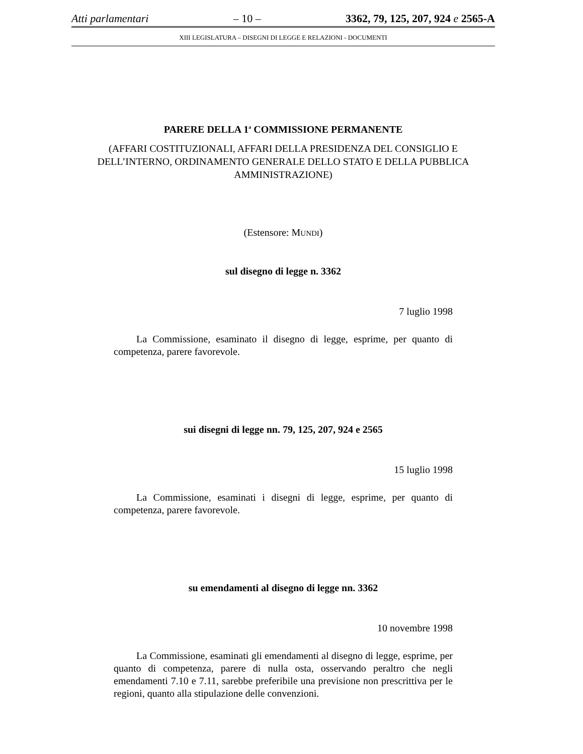Atti parlamentari – 10 – 3362, 79, 125, 207, 924 e 2565-A
XIII LEGISLATURA – DISEGNI DI LEGGE E RELAZIONI - DOCUMENTI
PARERE DELLA 1<sup>a</sup> COMMISSIONE PERMANENTE
(AFFARI COSTITUZIONALI, AFFARI DELLA PRESIDENZA DEL CONSIGLIO E DELL’INTERNO, ORDINAMENTO GENERALE DELLO STATO E DELLA PUBBLICA AMMINISTRAZIONE)
(Estensore: MUNDI)
sul disegno di legge n. 3362
7 luglio 1998
La Commissione, esaminato il disegno di legge, esprime, per quanto di competenza, parere favorevole.
sui disegni di legge nn. 79, 125, 207, 924 e 2565
15 luglio 1998
La Commissione, esaminati i disegni di legge, esprime, per quanto di competenza, parere favorevole.
su emendamenti al disegno di legge nn. 3362
10 novembre 1998
La Commissione, esaminati gli emendamenti al disegno di legge, esprime, per quanto di competenza, parere di nulla osta, osservando peraltro che negli emendamenti 7.10 e 7.11, sarebbe preferibile una previsione non prescrittiva per le regioni, quanto alla stipulazione delle convenzioni.